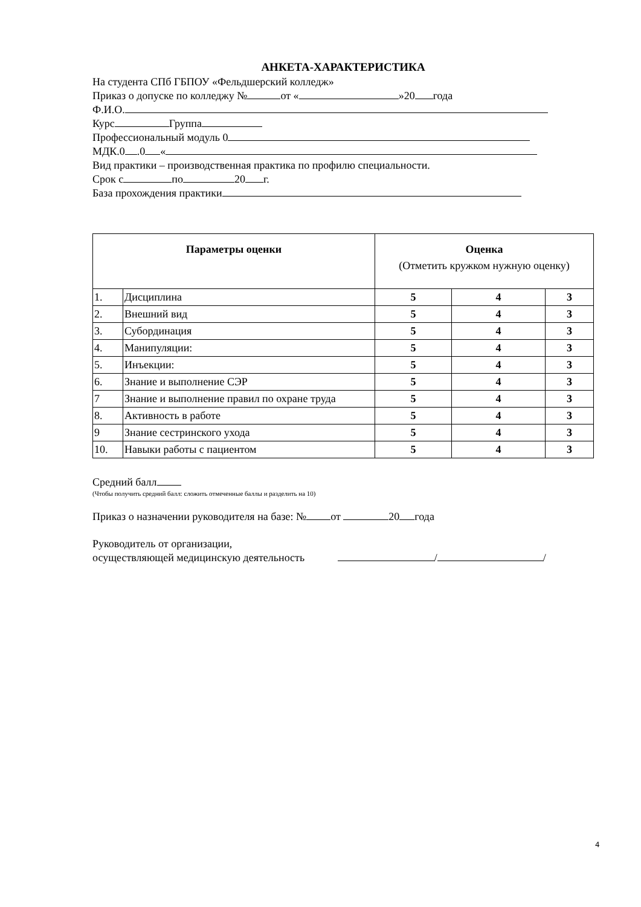АНКЕТА-ХАРАКТЕРИСТИКА
На студента СПб ГБПОУ «Фельдшерский колледж»
Приказ о допуске по колледжу № от « »20 года
Ф.И.О.
Курс Группа
Профессиональный модуль 0
МДК.0 .0 «
Вид практики – производственная практика по профилю специальности.
Срок с по 20 г.
База прохождения практики
| Параметры оценки | | Оценка (Отметить кружком нужную оценку) | | |
| --- | --- | --- | --- | --- |
| 1. | Дисциплина | 5 | 4 | 3 |
| 2. | Внешний вид | 5 | 4 | 3 |
| 3. | Субординация | 5 | 4 | 3 |
| 4. | Манипуляции: | 5 | 4 | 3 |
| 5. | Инъекции: | 5 | 4 | 3 |
| 6. | Знание и выполнение СЭР | 5 | 4 | 3 |
| 7 | Знание и выполнение правил по охране труда | 5 | 4 | 3 |
| 8. | Активность в работе | 5 | 4 | 3 |
| 9 | Знание сестринского ухода | 5 | 4 | 3 |
| 10. | Навыки работы с пациентом | 5 | 4 | 3 |
Средний балл
(Чтобы получить средний балл: сложить отмеченные баллы и разделить на 10)
Приказ о назначении руководителя на базе: № от 20 года
Руководитель от организации,
осуществляющей медицинскую деятельность / /
4